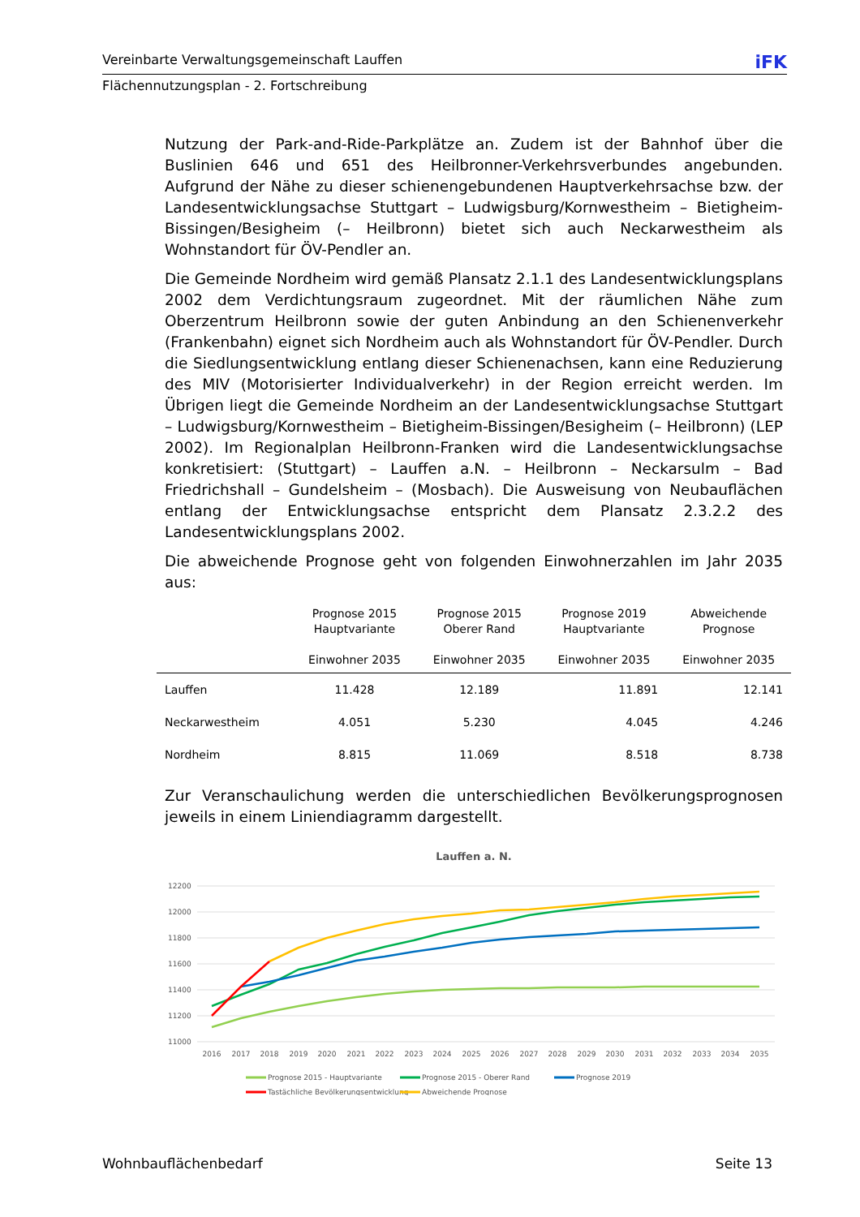Vereinbarte Verwaltungsgemeinschaft Lauffen iFK
Flächennutzungsplan - 2. Fortschreibung
Nutzung der Park-and-Ride-Parkplätze an. Zudem ist der Bahnhof über die Buslinien 646 und 651 des Heilbronner-Verkehrsverbundes angebunden. Aufgrund der Nähe zu dieser schienengebundenen Hauptverkehrsachse bzw. der Landesentwicklungsachse Stuttgart – Ludwigsburg/Kornwestheim – Bietigheim-Bissingen/Besigheim (– Heilbronn) bietet sich auch Neckarwestheim als Wohnstandort für ÖV-Pendler an.
Die Gemeinde Nordheim wird gemäß Plansatz 2.1.1 des Landesentwicklungsplans 2002 dem Verdichtungsraum zugeordnet. Mit der räumlichen Nähe zum Oberzentrum Heilbronn sowie der guten Anbindung an den Schienenverkehr (Frankenbahn) eignet sich Nordheim auch als Wohnstandort für ÖV-Pendler. Durch die Siedlungsentwicklung entlang dieser Schienenachsen, kann eine Reduzierung des MIV (Motorisierter Individualverkehr) in der Region erreicht werden. Im Übrigen liegt die Gemeinde Nordheim an der Landesentwicklungsachse Stuttgart – Ludwigsburg/Kornwestheim – Bietigheim-Bissingen/Besigheim (– Heilbronn) (LEP 2002). Im Regionalplan Heilbronn-Franken wird die Landesentwicklungsachse konkretisiert: (Stuttgart) – Lauffen a.N. – Heilbronn – Neckarsulm – Bad Friedrichshall – Gundelsheim – (Mosbach). Die Ausweisung von Neubauflächen entlang der Entwicklungsachse entspricht dem Plansatz 2.3.2.2 des Landesentwicklungsplans 2002.
Die abweichende Prognose geht von folgenden Einwohnerzahlen im Jahr 2035 aus:
| | Prognose 2015 Hauptvariante Einwohner 2035 | Prognose 2015 Oberer Rand Einwohner 2035 | Prognose 2019 Hauptvariante Einwohner 2035 | Abweichende Prognose Einwohner 2035 |
| --- | --- | --- | --- | --- |
| Lauffen | 11.428 | 12.189 | 11.891 | 12.141 |
| Neckarwestheim | 4.051 | 5.230 | 4.045 | 4.246 |
| Nordheim | 8.815 | 11.069 | 8.518 | 8.738 |
Zur Veranschaulichung werden die unterschiedlichen Bevölkerungsprognosen jeweils in einem Liniendiagramm dargestellt.
Lauffen a. N.
12200
12000
11800
11600
11400
11200
11000
2016
2017
2018
2019
2020
2021
2022
2023
2024
2025
2026
2027
2028
2029
2030
2031
2032
2033
2034
2035
Prognose 2015 - Hauptvariante
Prognose 2015 - Oberer Rand
Prognose 2019
Tastächliche Bevölkerungsentwicklung
Abweichende Prognose
Wohnbauflächenbedarf Seite 13